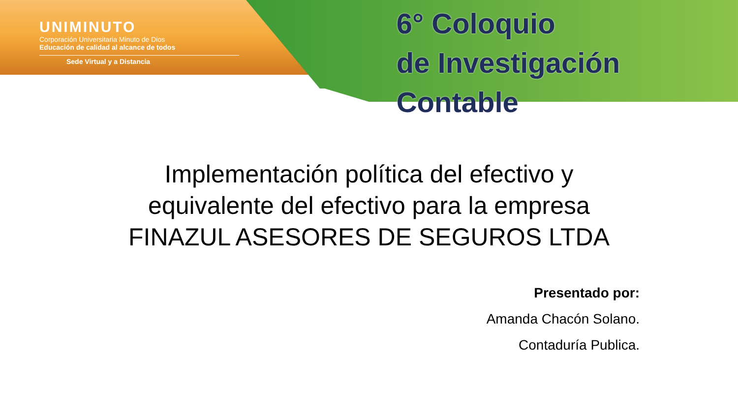UNIMINUTO
Corporación Universitaria Minuto de Dios
Educación de calidad al alcance de todos
Sede Virtual y a Distancia
6° Coloquio
de Investigación Contable
Implementación política del efectivo y
equivalente del efectivo para la empresa
FINAZUL ASESORES DE SEGUROS LTDA
Presentado por:
Amanda Chacón Solano.
Contaduría Publica.